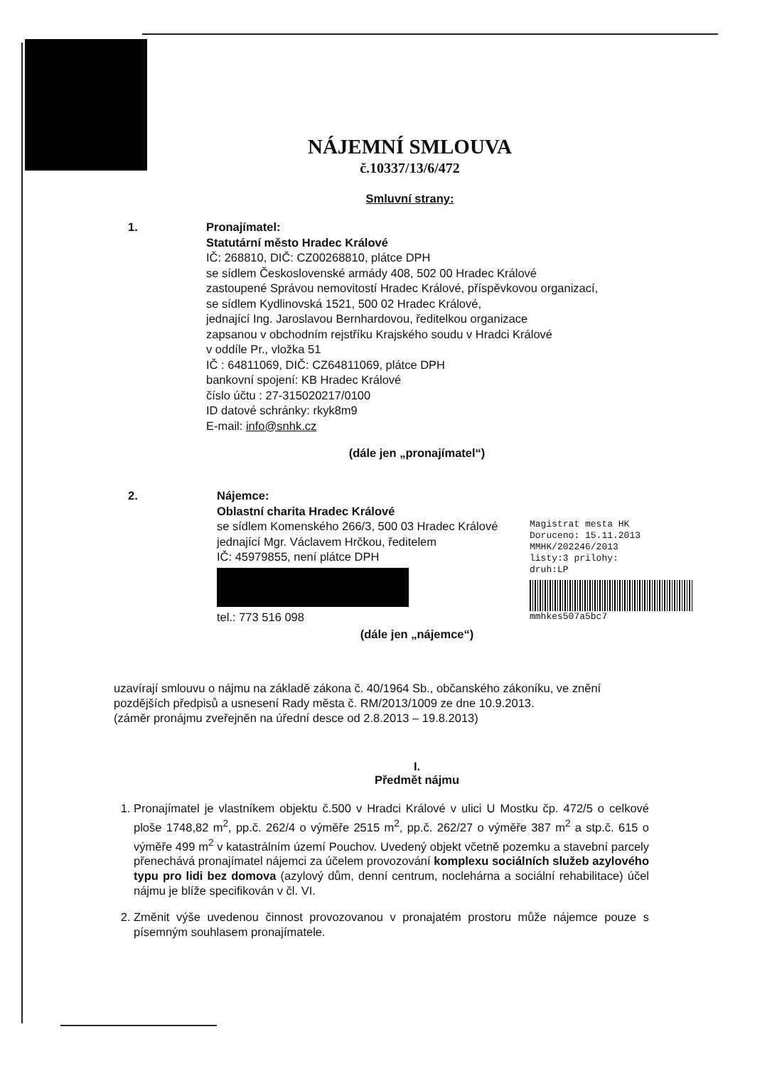NÁJEMNÍ SMLOUVA
č.10337/13/6/472
Smluvní strany:
1. Pronajímatel:
Statutární město Hradec Králové
IČ: 268810, DIČ: CZ00268810, plátce DPH
se sídlem Československé armády 408, 502 00 Hradec Králové
zastoupené Správou nemovitostí Hradec Králové, příspěvkovou organizací,
se sídlem Kydlinovská 1521, 500 02 Hradec Králové,
jednající Ing. Jaroslavou Bernhardovou, ředitelkou organizace
zapsanou v obchodním rejstříku Krajského soudu v Hradci Králové
v oddíle Pr., vložka 51
IČ : 64811069, DIČ: CZ64811069, plátce DPH
bankovní spojení: KB Hradec Králové
číslo účtu : 27-315020217/0100
ID datové schránky: rkyk8m9
E-mail: info@snhk.cz
(dále jen „pronajímatel“)
Magistrat mesta HK
Doruceno: 15.11.2013
MMHK/202246/2013
listy:3 prilohy:
druh:LP
mmhkes507a5bc7
2. Nájemce:
Oblastní charita Hradec Králové
se sídlem Komenského 266/3, 500 03 Hradec Králové
jednající Mgr. Václavem Hrčkou, ředitelem
IČ: 45979855, není plátce DPH
tel.: 773 516 098
(dále jen „nájemce“)
uzavírají smlouvu o nájmu na základě zákona č. 40/1964 Sb., občanského zákoníku, ve znění pozdějších předpisů a usnesení Rady města č. RM/2013/1009 ze dne 10.9.2013.
(záměr pronájmu zveřejněn na úřední desce od 2.8.2013 – 19.8.2013)
I.
Předmět nájmu
1. Pronajímatel je vlastníkem objektu č.500 v Hradci Králové v ulici U Mostku čp. 472/5 o celkové ploše 1748,82 m<sup>2</sup>, pp.č. 262/4 o výměře 2515 m<sup>2</sup>, pp.č. 262/27 o výměře 387 m<sup>2</sup> a stp.č. 615 o výměře 499 m<sup>2</sup> v katastrálním území Pouchov. Uvedený objekt včetně pozemku a stavební parcely přenechává pronajímatel nájemci za účelem provozování komplexu sociálních služeb azylového typu pro lidi bez domova (azylový dům, denní centrum, noclehárna a sociální rehabilitace) účel nájmu je blíže specifikován v čl. VI.
2. Změnit výše uvedenou činnost provozovanou v pronajatém prostoru může nájemce pouze s písemným souhlasem pronajímatele.